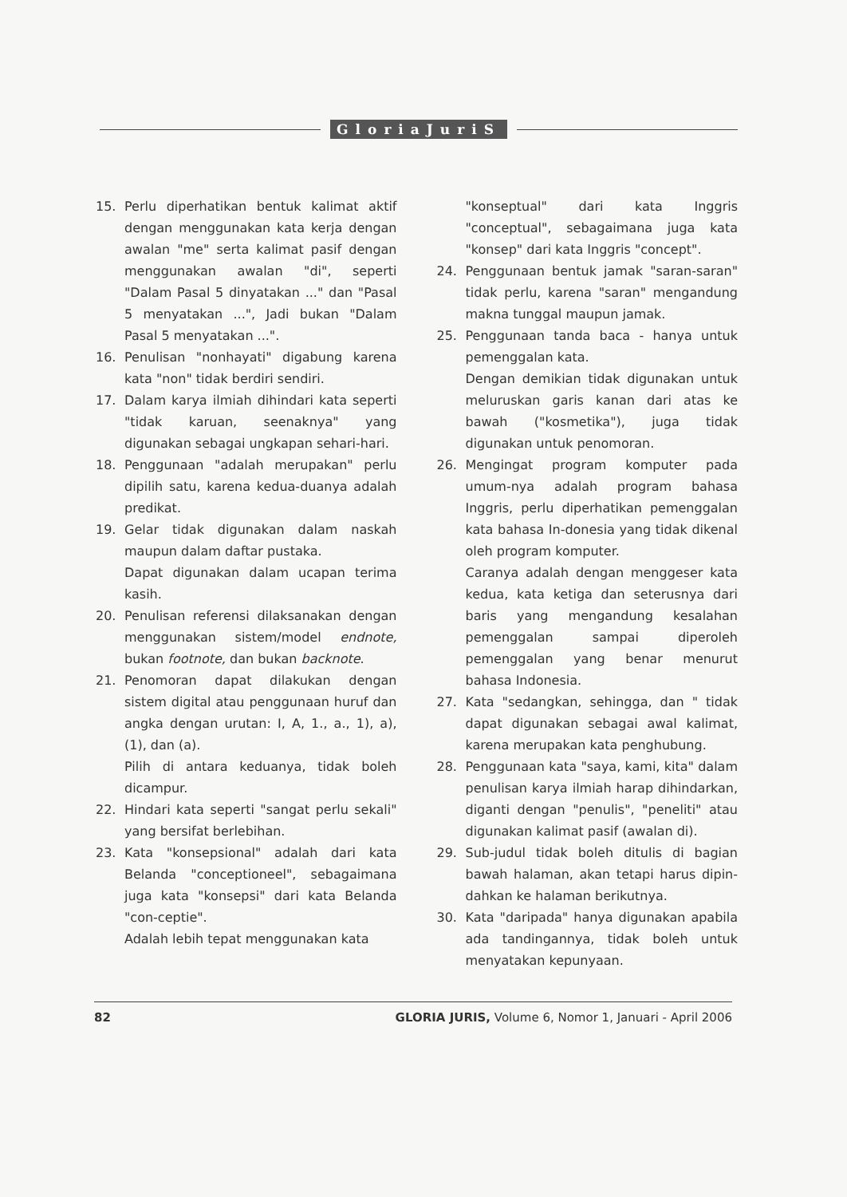GloriaJuriS
15. Perlu diperhatikan bentuk kalimat aktif dengan menggunakan kata kerja dengan awalan "me" serta kalimat pasif dengan menggunakan awalan "di", seperti "Dalam Pasal 5 dinyatakan ..." dan "Pasal 5 menyatakan ...", Jadi bukan "Dalam Pasal 5 menyatakan ...".
16. Penulisan "nonhayati" digabung karena kata "non" tidak berdiri sendiri.
17. Dalam karya ilmiah dihindari kata seperti "tidak karuan, seenaknya" yang digunakan sebagai ungkapan sehari-hari.
18. Penggunaan "adalah merupakan" perlu dipilih satu, karena kedua-duanya adalah predikat.
19. Gelar tidak digunakan dalam naskah maupun dalam daftar pustaka.
Dapat digunakan dalam ucapan terima kasih.
20. Penulisan referensi dilaksanakan dengan menggunakan sistem/model endnote, bukan footnote, dan bukan backnote.
21. Penomoran dapat dilakukan dengan sistem digital atau penggunaan huruf dan angka dengan urutan: I, A, 1., a., 1), a), (1), dan (a).
Pilih di antara keduanya, tidak boleh dicampur.
22. Hindari kata seperti "sangat perlu sekali" yang bersifat berlebihan.
23. Kata "konsepsional" adalah dari kata Belanda "conceptioneel", sebagaimana juga kata "konsepsi" dari kata Belanda "con-ceptie".
Adalah lebih tepat menggunakan kata
"konseptual" dari kata Inggris "conceptual", sebagaimana juga kata "konsep" dari kata Inggris "concept".
24. Penggunaan bentuk jamak "saran-saran" tidak perlu, karena "saran" mengandung makna tunggal maupun jamak.
25. Penggunaan tanda baca - hanya untuk pemenggalan kata.
Dengan demikian tidak digunakan untuk meluruskan garis kanan dari atas ke bawah ("kosmetika"), juga tidak digunakan untuk penomoran.
26. Mengingat program komputer pada umum-nya adalah program bahasa Inggris, perlu diperhatikan pemenggalan kata bahasa In-donesia yang tidak dikenal oleh program komputer.
Caranya adalah dengan menggeser kata kedua, kata ketiga dan seterusnya dari baris yang mengandung kesalahan pemenggalan sampai diperoleh pemenggalan yang benar menurut bahasa Indonesia.
27. Kata "sedangkan, sehingga, dan " tidak dapat digunakan sebagai awal kalimat, karena merupakan kata penghubung.
28. Penggunaan kata "saya, kami, kita" dalam penulisan karya ilmiah harap dihindarkan, diganti dengan "penulis", "peneliti" atau digunakan kalimat pasif (awalan di).
29. Sub-judul tidak boleh ditulis di bagian bawah halaman, akan tetapi harus dipin-dahkan ke halaman berikutnya.
30. Kata "daripada" hanya digunakan apabila ada tandingannya, tidak boleh untuk menyatakan kepunyaan.
82 GLORIA JURIS, Volume 6, Nomor 1, Januari - April 2006